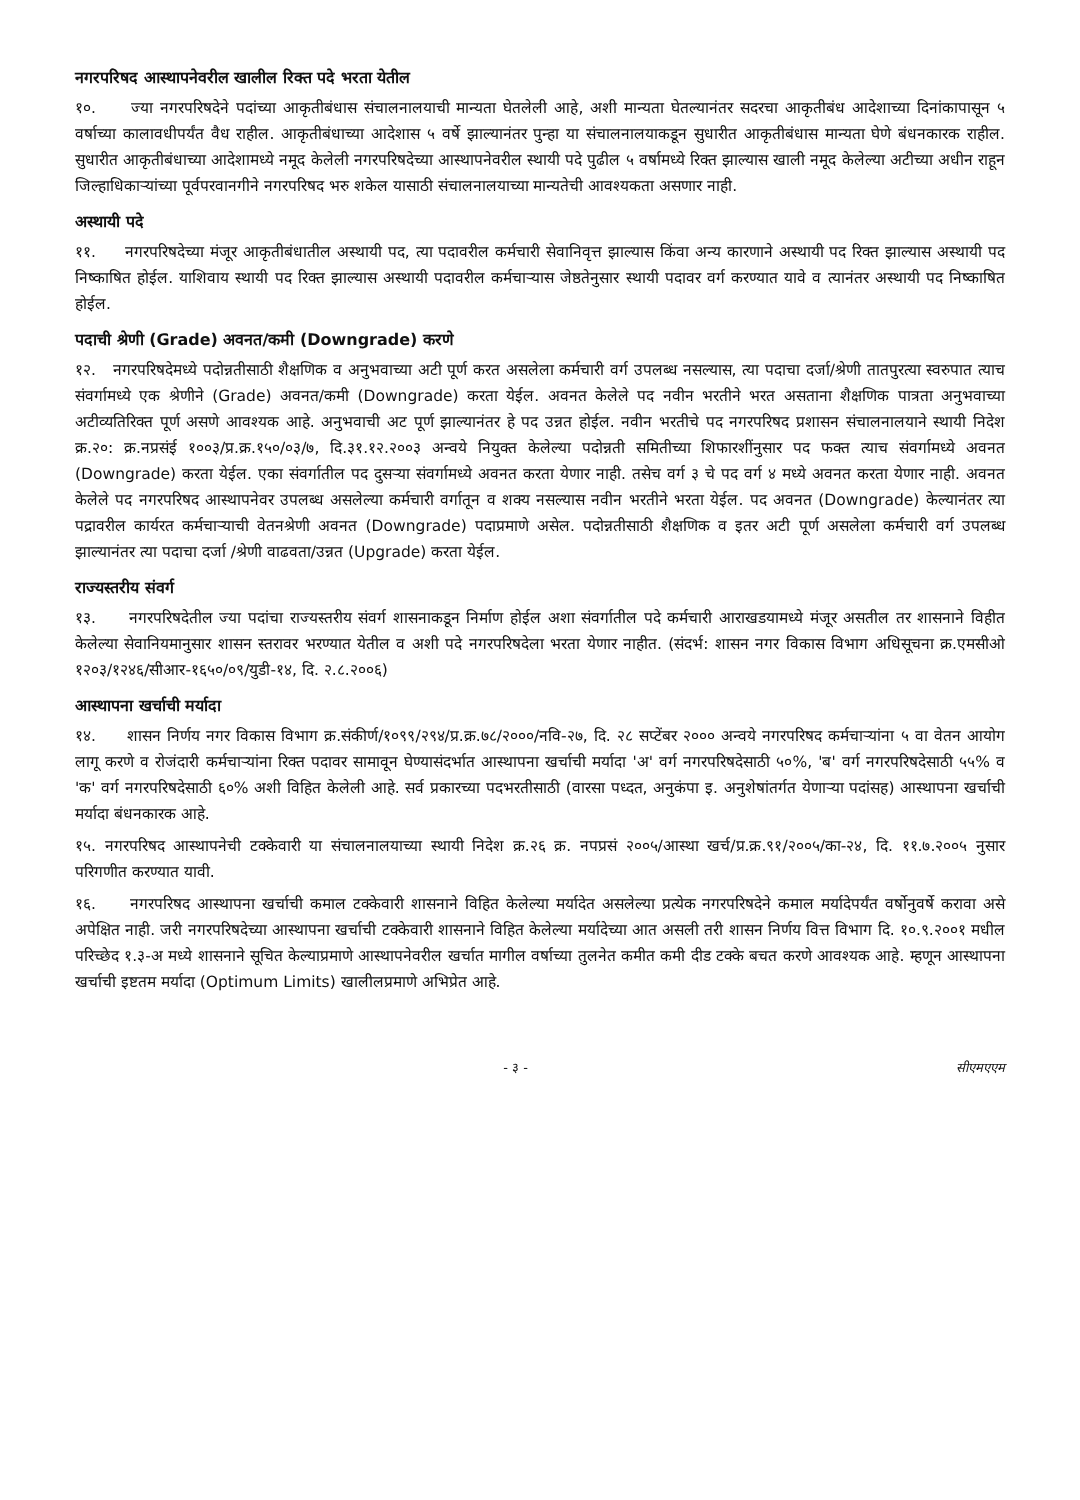नगरपरिषद आस्थापनेवरील खालील रिक्त पदे भरता येतील
१०. ज्या नगरपरिषदेने पदांच्या आकृतीबंधास संचालनालयाची मान्यता घेतलेली आहे, अशी मान्यता घेतल्यानंतर सदरचा आकृतीबंध आदेशाच्या दिनांकापासून ५ वर्षाच्या कालावधीपर्यंत वैध राहील. आकृतीबंधाच्या आदेशास ५ वर्षे झाल्यानंतर पुन्हा या संचालनालयाकडून सुधारीत आकृतीबंधास मान्यता घेणे बंधनकारक राहील. सुधारीत आकृतीबंधाच्या आदेशामध्ये नमूद केलेली नगरपरिषदेच्या आस्थापनेवरील स्थायी पदे पुढील ५ वर्षामध्ये रिक्त झाल्यास खाली नमूद केलेल्या अटीच्या अधीन राहून जिल्हाधिकाऱ्यांच्या पूर्वपरवानगीने नगरपरिषद भरु शकेल यासाठी संचालनालयाच्या मान्यतेची आवश्यकता असणार नाही.
अस्थायी पदे
११. नगरपरिषदेच्या मंजूर आकृतीबंधातील अस्थायी पद, त्या पदावरील कर्मचारी सेवानिवृत्त झाल्यास किंवा अन्य कारणाने अस्थायी पद रिक्त झाल्यास अस्थायी पद निष्काषित होईल. याशिवाय स्थायी पद रिक्त झाल्यास अस्थायी पदावरील कर्मचाऱ्यास जेष्ठतेनुसार स्थायी पदावर वर्ग करण्यात यावे व त्यानंतर अस्थायी पद निष्काषित होईल.
पदाची श्रेणी (Grade) अवनत/कमी (Downgrade) करणे
१२. नगरपरिषदेमध्ये पदोन्नतीसाठी शैक्षणिक व अनुभवाच्या अटी पूर्ण करत असलेला कर्मचारी वर्ग उपलब्ध नसल्यास, त्या पदाचा दर्जा/श्रेणी तातपुरत्या स्वरुपात त्याच संवर्गामध्ये एक श्रेणीने (Grade) अवनत/कमी (Downgrade) करता येईल. अवनत केलेले पद नवीन भरतीने भरत असताना शैक्षणिक पात्रता अनुभवाच्या अटीव्यतिरिक्त पूर्ण असणे आवश्यक आहे. अनुभवाची अट पूर्ण झाल्यानंतर हे पद उन्नत होईल. नवीन भरतीचे पद नगरपरिषद प्रशासन संचालनालयाने स्थायी निदेश क्र.२०: क्र.नप्रसंई १००३/प्र.क्र.१५०/०३/७, दि.३१.१२.२००३ अन्वये नियुक्त केलेल्या पदोन्नती समितीच्या शिफारशींनुसार पद फक्त त्याच संवर्गामध्ये अवनत (Downgrade) करता येईल. एका संवर्गातील पद दुसऱ्या संवर्गामध्ये अवनत करता येणार नाही. तसेच वर्ग ३ चे पद वर्ग ४ मध्ये अवनत करता येणार नाही. अवनत केलेले पद नगरपरिषद आस्थापनेवर उपलब्ध असलेल्या कर्मचारी वर्गातून व शक्य नसल्यास नवीन भरतीने भरता येईल. पद अवनत (Downgrade) केल्यानंतर त्या पद्रावरील कार्यरत कर्मचाऱ्याची वेतनश्रेणी अवनत (Downgrade) पदाप्रमाणे असेल. पदोन्नतीसाठी शैक्षणिक व इतर अटी पूर्ण असलेला कर्मचारी वर्ग उपलब्ध झाल्यानंतर त्या पदाचा दर्जा /श्रेणी वाढवता/उन्नत (Upgrade) करता येईल.
राज्यस्तरीय संवर्ग
१३. नगरपरिषदेतील ज्या पदांचा राज्यस्तरीय संवर्ग शासनाकडून निर्माण होईल अशा संवर्गातील पदे कर्मचारी आराखडयामध्ये मंजूर असतील तर शासनाने विहीत केलेल्या सेवानियमानुसार शासन स्तरावर भरण्यात येतील व अशी पदे नगरपरिषदेला भरता येणार नाहीत. (संदर्भ: शासन नगर विकास विभाग अधिसूचना क्र.एमसीओ १२०३/१२४६/सीआर-१६५०/०९/युडी-१४, दि. २.८.२००६)
आस्थापना खर्चाची मर्यादा
१४. शासन निर्णय नगर विकास विभाग क्र.संकीर्ण/१०९९/२९४/प्र.क्र.७८/२०००/नवि-२७, दि. २८ सप्टेंबर २००० अन्वये नगरपरिषद कर्मचाऱ्यांना ५ वा वेतन आयोग लागू करणे व रोजंदारी कर्मचाऱ्यांना रिक्त पदावर सामावून घेण्यासंदर्भात आस्थापना खर्चाची मर्यादा 'अ' वर्ग नगरपरिषदेसाठी ५०%, 'ब' वर्ग नगरपरिषदेसाठी ५५% व 'क' वर्ग नगरपरिषदेसाठी ६०% अशी विहित केलेली आहे. सर्व प्रकारच्या पदभरतीसाठी (वारसा पध्दत, अनुकंपा इ. अनुशेषांतर्गत येणाऱ्या पदांसह) आस्थापना खर्चाची मर्यादा बंधनकारक आहे.
१५. नगरपरिषद आस्थापनेची टक्केवारी या संचालनालयाच्या स्थायी निदेश क्र.२६ क्र. नपप्रसं २००५/आस्था खर्च/प्र.क्र.९१/२००५/का-२४, दि. ११.७.२००५ नुसार परिगणीत करण्यात यावी.
१६. नगरपरिषद आस्थापना खर्चाची कमाल टक्केवारी शासनाने विहित केलेल्या मर्यादेत असलेल्या प्रत्येक नगरपरिषदेने कमाल मर्यादेपर्यंत वर्षोनुवर्षे करावा असे अपेक्षित नाही. जरी नगरपरिषदेच्या आस्थापना खर्चाची टक्केवारी शासनाने विहित केलेल्या मर्यादेच्या आत असली तरी शासन निर्णय वित्त विभाग दि. १०.९.२००१ मधील परिच्छेद १.३-अ मध्ये शासनाने सूचित केल्याप्रमाणे आस्थापनेवरील खर्चात मागील वर्षाच्या तुलनेत कमीत कमी दीड टक्के बचत करणे आवश्यक आहे. म्हणून आस्थापना खर्चाची इष्टतम मर्यादा (Optimum Limits) खालीलप्रमाणे अभिप्रेत आहे.
- ३ - सीएमएएम